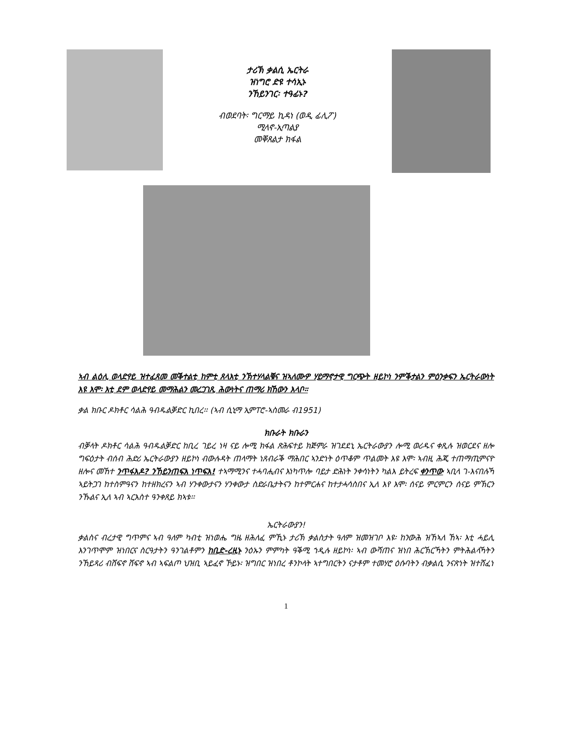ታሪኽ ቃልሲ ኤርትራ
ዝነግሮ ድዩ ተሳኢኑ
ንኸይንገር፡ ተዓፊኑ?
ብወደባት፡ ግርማይ ኪዳነ (ወዲ ፊሊፖ)
ሚላኖ-ኢጣልያ
መቐጸልታ ክፋል
ኣብ ልዕሊ ወላድየይ ዝተፈጸመ መቕተልቲ ከምቲ ጸላእቲ ንኽተሃላልቑና ዝኣለሙዎ ሃይማኖታዊ ግርጭት ዘይኮነ ንምቕታልን ምዕንቃፍን ኤርትራውነት እዩ እሞ፡ እቲ ደም ወላድየይ መማሕልን መረጋገጺ ሕውነትና ጠማሪ ክኸውን እላቦ።
ቃል ክቡር ዶክቶር ሳልሕ ዓብዱልቓድር ኪበረ፡፡ (ኣብ ሲኒማ ኢምፐሮ-ኣስመራ ብ1951)
ክቡራት ክቡራን
ብቓላት ዶክቶር ሳልሕ ዓብዱልቓድር ከቢረ ገይረ ነዛ ናይ ሎሚ ክፋል ጽሕፍተይ ክጅምራ ዝገደደኒ ኤርትራውያን ሎሚ ወሪዱና ቀጺሉ ዝወርደና ዘሎ ግፍዕታት ብሰብ ሕድሪ ኤርትራውያን ዘይኮነ ብውሉዳት ጠላማት ነጸብራቕ ማሕበር ኣንድነት ዕጥቆም ጥልመት እዩ እሞ፡ ኣብዚ ሕጂ ተጠማጢምናዮ ዘሎና መኸተ ንጥፋእዶ? ንኸይንጠፍእ ነጥፍእ! ተኣማሚንና ተሓባሒብና እነካጥሎ ባይታ ድሕነት ንቀሳነትን ካልእ ይትረፍ ቀንጥው ኣቢላ ገ-እናበሉኻ ኣይትጋገ ከተስምዓናን ከተዘክረናን ኣብ ሃንቀውታናን ሃንቀውታ ስድራቤታትናን ከተምርሐና ከተታሓሳስበና ኢለ እየ እሞ፡ ሰናይ ምርምርን ሰናይ ምኽርን ንኹልና ኢለ ኣብ ኣርእስተ ዓንቀጸይ ክኣቱ፡፡
ኤርትራውያን!
ቃልስና ብረታዊ ግጥምና ኣብ ዓለም ካብቲ ዝነወሔ ግዜ ዘሕለፈ ምኺኑ ታሪኽ ቃልስታት ዓለም ዝመዝገቦ እዩ፡ ከንውሕ ዝኸኣለ ኸኣ፡ እቲ ሓይሊ እንገጥሞም ዝነበርና ስርዓታትን ዓንገልቶምን ከቢድ-ረዚኑ ንዕኡን ምምካት ዓቕሚ ኀዲሉ ዘይኮነ፡ ኣብ ውሻጠና ዝነበ ሕርኽርኻትን ምትሕልላኻትን ንኸይጻሪ ብሸፍኖ ሸፍኖ ኣብ ኣፍልጦ ህዝቢ ኣይፈኖ ኾይኑ፡ ዝግበር ዝነበረ ቶንኮላት ኣተግበርትን ናታቶም ተመሃሮ ዕሱባትን ብቃልሲ ንናጽነት ዝተሸፈነ
1